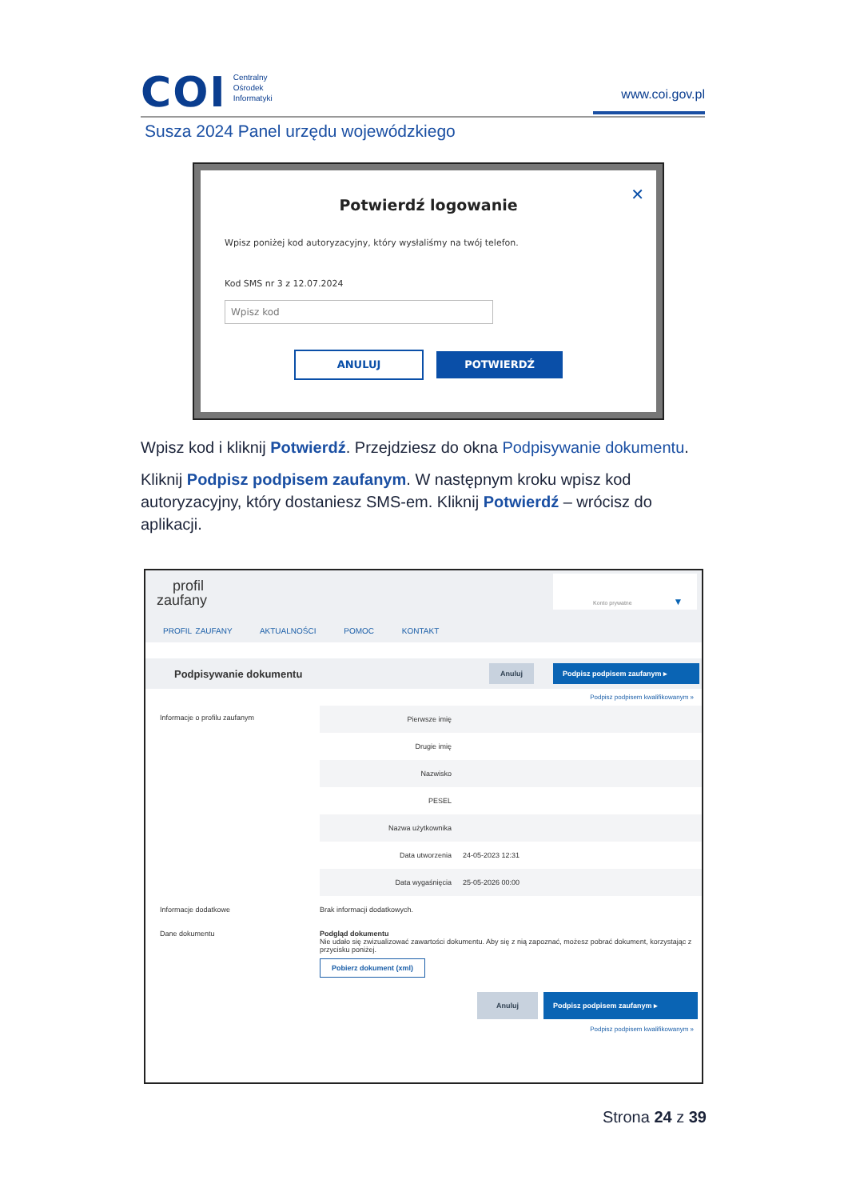COI Centralny
Ośrodek
Informatyki
www.coi.gov.pl
Susza 2024 Panel urzędu wojewódzkiego
✕
Potwierdź logowanie
Wpisz poniżej kod autoryzacyjny, który wysłaliśmy na twój telefon.
Kod SMS nr 3 z 12.07.2024
Wpisz kod
ANULUJ POTWIERDŹ
Wpisz kod i kliknij Potwierdź. Przejdziesz do okna Podpisywanie dokumentu.
Kliknij Podpisz podpisem zaufanym. W następnym kroku wpisz kod autoryzacyjny, który dostaniesz SMS-em. Kliknij Potwierdź – wrócisz do aplikacji.
profil
zaufany
Konto prywatne ▼
PROFIL ZAUFANY AKTUALNOŚCI POMOC KONTAKT
Podpisywanie dokumentu
Anuluj Podpisz podpisem zaufanym ▸
Podpisz podpisem kwalifikowanym »
Informacje o profilu zaufanym
Pierwsze imię
Drugie imię
Nazwisko
PESEL
Nazwa użytkownika
Data utworzenia 24-05-2023 12:31
Data wygaśnięcia 25-05-2026 00:00
Informacje dodatkowe Brak informacji dodatkowych.
Dane dokumentu Podgląd dokumentu
Nie udało się zwizualizować zawartości dokumentu. Aby się z nią zapoznać, możesz pobrać dokument, korzystając z przycisku poniżej.
Pobierz dokument (xml)
Anuluj Podpisz podpisem zaufanym ▸
Podpisz podpisem kwalifikowanym »
Strona 24 z 39